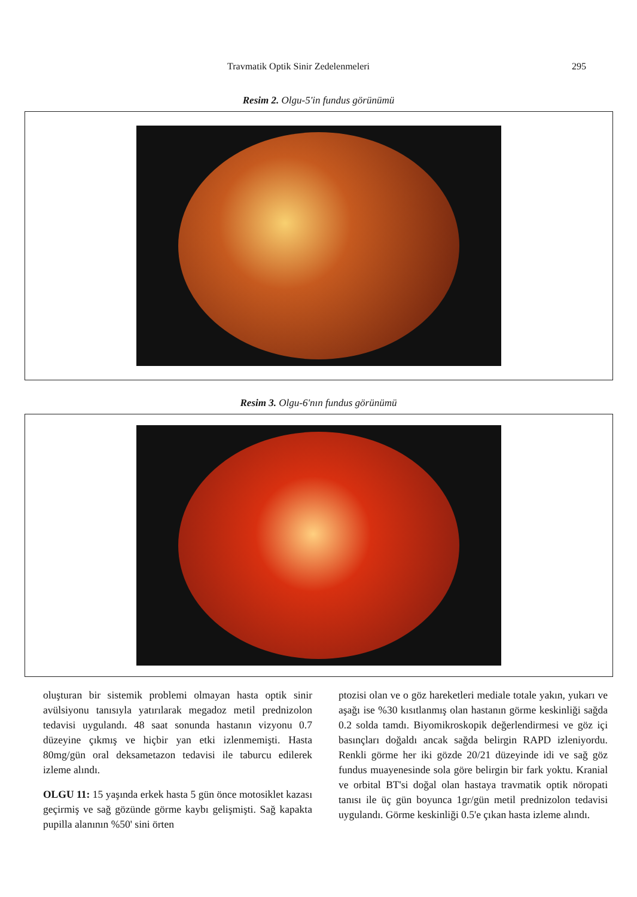Travmatik Optik Sinir Zedelenmeleri 295
Resim 2. Olgu-5'in fundus görünümü
Resim 3. Olgu-6'nın fundus görünümü
oluşturan bir sistemik problemi olmayan hasta optik sinir avülsiyonu tanısıyla yatırılarak megadoz metil prednizolon tedavisi uygulandı. 48 saat sonunda hastanın vizyonu 0.7 düzeyine çıkmış ve hiçbir yan etki izlenmemişti. Hasta 80mg/gün oral deksametazon tedavisi ile taburcu edilerek izleme alındı.
OLGU 11: 15 yaşında erkek hasta 5 gün önce motosiklet kazası geçirmiş ve sağ gözünde görme kaybı gelişmişti. Sağ kapakta pupilla alanının %50' sini örten
ptozisi olan ve o göz hareketleri mediale totale yakın, yukarı ve aşağı ise %30 kısıtlanmış olan hastanın görme keskinliği sağda 0.2 solda tamdı. Biyomikroskopik değerlendirmesi ve göz içi basınçları doğaldı ancak sağda belirgin RAPD izleniyordu. Renkli görme her iki gözde 20/21 düzeyinde idi ve sağ göz fundus muayenesinde sola göre belirgin bir fark yoktu. Kranial ve orbital BT'si doğal olan hastaya travmatik optik nöropati tanısı ile üç gün boyunca 1gr/gün metil prednizolon tedavisi uygulandı. Görme keskinliği 0.5'e çıkan hasta izleme alındı.